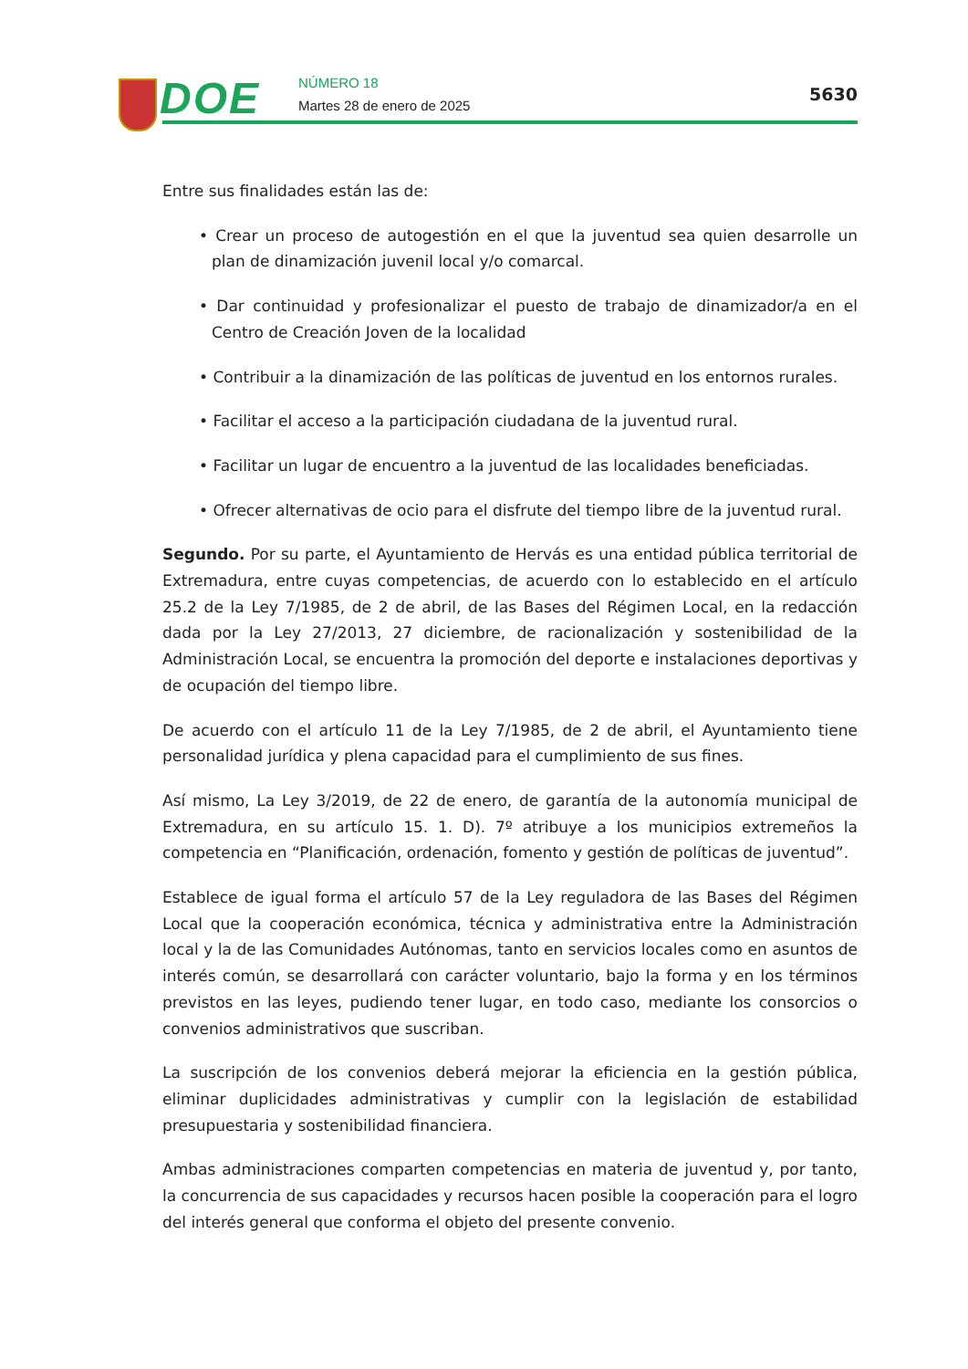DOE NÚMERO 18
Martes 28 de enero de 2025
5630
Entre sus finalidades están las de:
• Crear un proceso de autogestión en el que la juventud sea quien desarrolle un plan de dinamización juvenil local y/o comarcal.
• Dar continuidad y profesionalizar el puesto de trabajo de dinamizador/a en el Centro de Creación Joven de la localidad
• Contribuir a la dinamización de las políticas de juventud en los entornos rurales.
• Facilitar el acceso a la participación ciudadana de la juventud rural.
• Facilitar un lugar de encuentro a la juventud de las localidades beneficiadas.
• Ofrecer alternativas de ocio para el disfrute del tiempo libre de la juventud rural.
Segundo. Por su parte, el Ayuntamiento de Hervás es una entidad pública territorial de Extremadura, entre cuyas competencias, de acuerdo con lo establecido en el artículo 25.2 de la Ley 7/1985, de 2 de abril, de las Bases del Régimen Local, en la redacción dada por la Ley 27/2013, 27 diciembre, de racionalización y sostenibilidad de la Administración Local, se encuentra la promoción del deporte e instalaciones deportivas y de ocupación del tiempo libre.
De acuerdo con el artículo 11 de la Ley 7/1985, de 2 de abril, el Ayuntamiento tiene personalidad jurídica y plena capacidad para el cumplimiento de sus fines.
Así mismo, La Ley 3/2019, de 22 de enero, de garantía de la autonomía municipal de Extremadura, en su artículo 15. 1. D). 7º atribuye a los municipios extremeños la competencia en “Planificación, ordenación, fomento y gestión de políticas de juventud”.
Establece de igual forma el artículo 57 de la Ley reguladora de las Bases del Régimen Local que la cooperación económica, técnica y administrativa entre la Administración local y la de las Comunidades Autónomas, tanto en servicios locales como en asuntos de interés común, se desarrollará con carácter voluntario, bajo la forma y en los términos previstos en las leyes, pudiendo tener lugar, en todo caso, mediante los consorcios o convenios administrativos que suscriban.
La suscripción de los convenios deberá mejorar la eficiencia en la gestión pública, eliminar duplicidades administrativas y cumplir con la legislación de estabilidad presupuestaria y sostenibilidad financiera.
Ambas administraciones comparten competencias en materia de juventud y, por tanto, la concurrencia de sus capacidades y recursos hacen posible la cooperación para el logro del interés general que conforma el objeto del presente convenio.